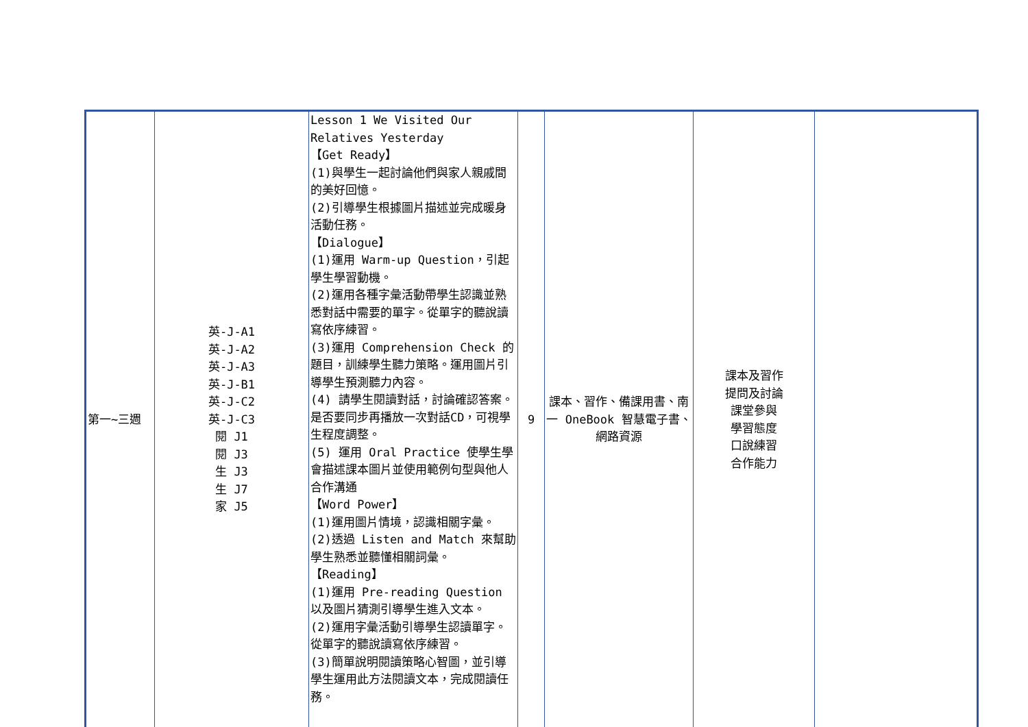| 第一~三週 | 英-J-A1 英-J-A2 英-J-A3 英-J-B1 英-J-C2 英-J-C3 閱 J1 閱 J3 生 J3 生 J7 家 J5 | Lesson 1 We Visited Our Relatives Yesterday 【Get Ready】 (1)與學生一起討論他們與家人親戚間的美好回憶。 (2)引導學生根據圖片描述並完成暖身活動任務。 【Dialogue】 (1)運用 Warm-up Question，引起學生學習動機。 (2)運用各種字彙活動帶學生認識並熟悉對話中需要的單字。從單字的聽說讀寫依序練習。 (3)運用 Comprehension Check 的題目，訓練學生聽力策略。運用圖片引導學生預測聽力內容。 (4) 請學生閱讀對話，討論確認答案。是否要同步再播放一次對話CD，可視學生程度調整。 (5) 運用 Oral Practice 使學生學會描述課本圖片並使用範例句型與他人合作溝通 【Word Power】 (1)運用圖片情境，認識相關字彙。 (2)透過 Listen and Match 來幫助學生熟悉並聽懂相關詞彙。 【Reading】 (1)運用 Pre-reading Question 以及圖片猜測引導學生進入文本。 (2)運用字彙活動引導學生認讀單字。從單字的聽說讀寫依序練習。 (3)簡單說明閱讀策略心智圖，並引導學生運用此方法閱讀文本，完成閱讀任務。 | 9 | 課本、習作、備課用書、南一 OneBook 智慧電子書、網路資源 | 課本及習作 提問及討論 課堂參與 學習態度 口說練習 合作能力 | |